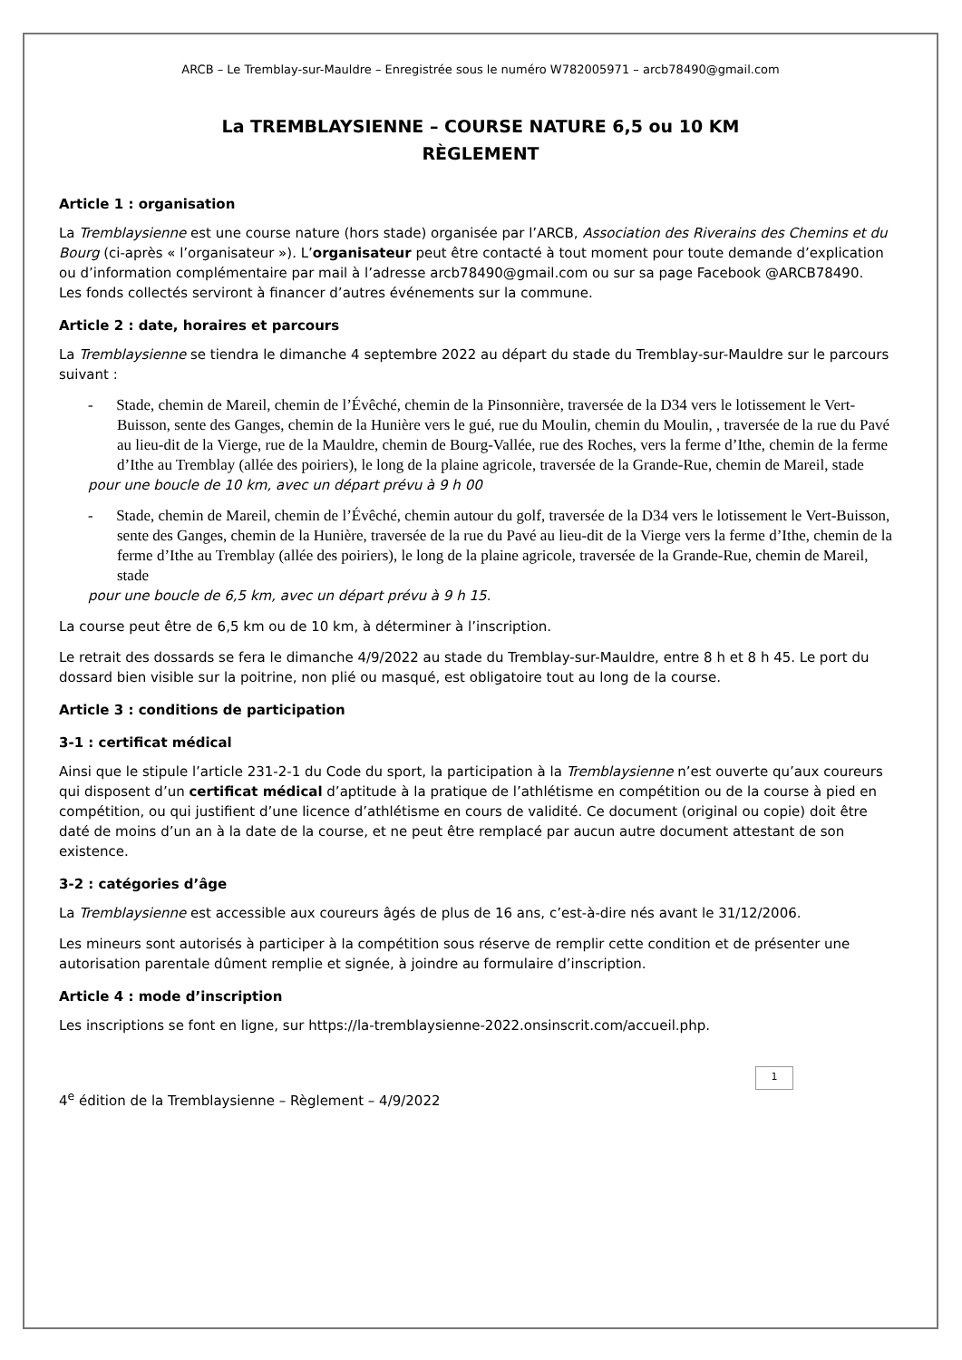ARCB – Le Tremblay-sur-Mauldre – Enregistrée sous le numéro W782005971 – arcb78490@gmail.com
La TREMBLAYSIENNE – COURSE NATURE 6,5 ou 10 KM
RÈGLEMENT
Article 1 : organisation
La Tremblaysienne est une course nature (hors stade) organisée par l’ARCB, Association des Riverains des Chemins et du Bourg (ci-après « l’organisateur »). L’organisateur peut être contacté à tout moment pour toute demande d’explication ou d’information complémentaire par mail à l’adresse arcb78490@gmail.com ou sur sa page Facebook @ARCB78490.
Les fonds collectés serviront à financer d’autres événements sur la commune.
Article 2 : date, horaires et parcours
La Tremblaysienne se tiendra le dimanche 4 septembre 2022 au départ du stade du Tremblay-sur-Mauldre sur le parcours suivant :
- Stade, chemin de Mareil, chemin de l’Évêché, chemin de la Pinsonnière, traversée de la D34 vers le lotissement le Vert-Buisson, sente des Ganges, chemin de la Hunière vers le gué, rue du Moulin, chemin du Moulin, , traversée de la rue du Pavé au lieu-dit de la Vierge, rue de la Mauldre, chemin de Bourg-Vallée, rue des Roches, vers la ferme d’Ithe, chemin de la ferme d’Ithe au Tremblay (allée des poiriers), le long de la plaine agricole, traversée de la Grande-Rue, chemin de Mareil, stade
pour une boucle de 10 km, avec un départ prévu à 9 h 00
- Stade, chemin de Mareil, chemin de l’Évêché, chemin autour du golf, traversée de la D34 vers le lotissement le Vert-Buisson, sente des Ganges, chemin de la Hunière, traversée de la rue du Pavé au lieu-dit de la Vierge vers la ferme d’Ithe, chemin de la ferme d’Ithe au Tremblay (allée des poiriers), le long de la plaine agricole, traversée de la Grande-Rue, chemin de Mareil, stade
pour une boucle de 6,5 km, avec un départ prévu à 9 h 15.
La course peut être de 6,5 km ou de 10 km, à déterminer à l’inscription.
Le retrait des dossards se fera le dimanche 4/9/2022 au stade du Tremblay-sur-Mauldre, entre 8 h et 8 h 45. Le port du dossard bien visible sur la poitrine, non plié ou masqué, est obligatoire tout au long de la course.
Article 3 : conditions de participation
3-1 : certificat médical
Ainsi que le stipule l’article 231-2-1 du Code du sport, la participation à la Tremblaysienne n’est ouverte qu’aux coureurs qui disposent d’un certificat médical d’aptitude à la pratique de l’athlétisme en compétition ou de la course à pied en compétition, ou qui justifient d’une licence d’athlétisme en cours de validité. Ce document (original ou copie) doit être daté de moins d’un an à la date de la course, et ne peut être remplacé par aucun autre document attestant de son existence.
3-2 : catégories d’âge
La Tremblaysienne est accessible aux coureurs âgés de plus de 16 ans, c’est-à-dire nés avant le 31/12/2006.
Les mineurs sont autorisés à participer à la compétition sous réserve de remplir cette condition et de présenter une autorisation parentale dûment remplie et signée, à joindre au formulaire d’inscription.
Article 4 : mode d’inscription
Les inscriptions se font en ligne, sur https://la-tremblaysienne-2022.onsinscrit.com/accueil.php.
4<sup>e</sup> édition de la Tremblaysienne – Règlement – 4/9/2022
1